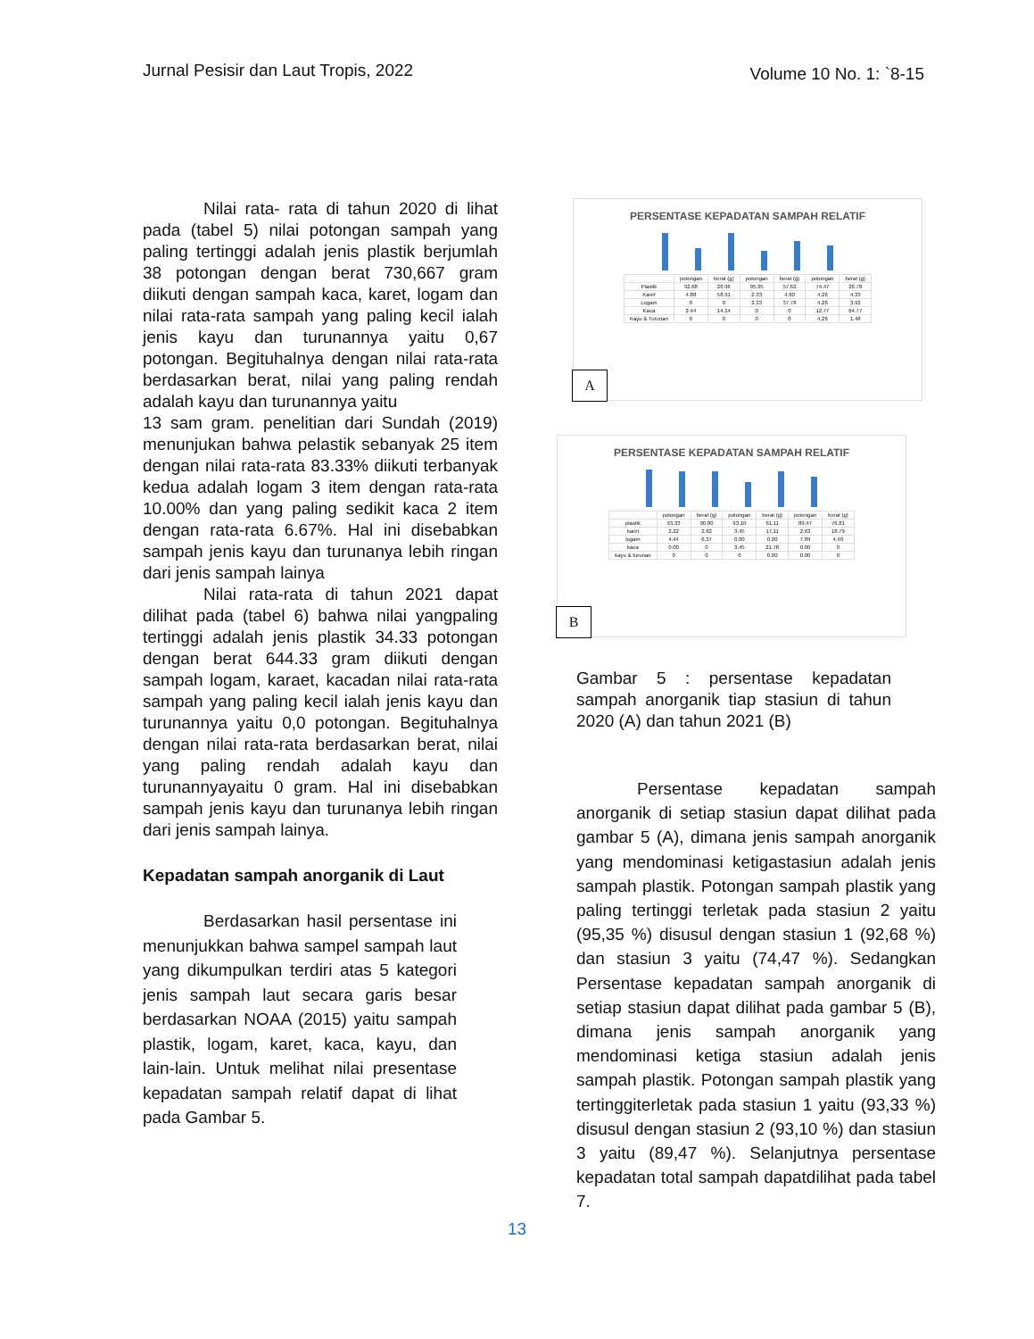Jurnal Pesisir dan Laut Tropis, 2022 Volume 10 No. 1: `8-15
Nilai rata- rata di tahun 2020 di lihat pada (tabel 5) nilai potongan sampah yang paling tertinggi adalah jenis plastik berjumlah 38 potongan dengan berat 730,667 gram diikuti dengan sampah kaca, karet, logam dan nilai rata-rata sampah yang paling kecil ialah jenis kayu dan turunannya yaitu 0,67 potongan. Begituhalnya dengan nilai rata-rata berdasarkan berat, nilai yang paling rendah adalah kayu dan turunannya yaitu
13 sam gram. penelitian dari Sundah (2019) menunjukan bahwa pelastik sebanyak 25 item dengan nilai rata-rata 83.33% diikuti terbanyak kedua adalah logam 3 item dengan rata-rata 10.00% dan yang paling sedikit kaca 2 item dengan rata-rata 6.67%. Hal ini disebabkan sampah jenis kayu dan turunanya lebih ringan dari jenis sampah lainya
Nilai rata-rata di tahun 2021 dapat dilihat pada (tabel 6) bahwa nilai yangpaling tertinggi adalah jenis plastik 34.33 potongan dengan berat 644.33 gram diikuti dengan sampah logam, karaet, kacadan nilai rata-rata sampah yang paling kecil ialah jenis kayu dan turunannya yaitu 0,0 potongan. Begituhalnya dengan nilai rata-rata berdasarkan berat, nilai yang paling rendah adalah kayu dan turunannyayaitu 0 gram. Hal ini disebabkan sampah jenis kayu dan turunanya lebih ringan dari jenis sampah lainya.
Kepadatan sampah anorganik di Laut
Berdasarkan hasil persentase ini menunjukkan bahwa sampel sampah laut yang dikumpulkan terdiri atas 5 kategori jenis sampah laut secara garis besar berdasarkan NOAA (2015) yaitu sampah plastik, logam, karet, kaca, kayu, dan lain-lain. Untuk melihat nilai presentase kepadatan sampah relatif dapat di lihat pada Gambar 5.
PERSENTASE KEPADATAN SAMPAH RELATIF
| | potongan | berat (g) | potongan | berat (g) | potongan | berat (g) |
| Plastik | 92.68 | 26.96 | 95.35 | 57.62 | 74.47 | 26.78 |
| Karet | 4.88 | 58.91 | 2.33 | 4.60 | 4.26 | 4.33 |
| Logam | 0 | 0 | 2.33 | 37.78 | 4.26 | 3.92 |
| Kaca | 2.44 | 14.14 | 0 | 0 | 12.77 | 64.77 |
| Kayu & Turunan | 0 | 0 | 0 | 0 | 4.26 | 1.48 |
A
PERSENTASE KEPADATAN SAMPAH RELATIF
| | potongan | berat (g) | potongan | berat (g) | potongan | berat (g) |
| plastik | 93.33 | 90.80 | 93.10 | 61.11 | 89.47 | 76.81 |
| karet | 2.22 | 2.82 | 3.45 | 17.11 | 2.63 | 18.79 |
| logam | 4.44 | 6.37 | 0.00 | 0.00 | 7.89 | 4.40 |
| kaca | 0.00 | 0 | 3.45 | 21.78 | 0.00 | 0 |
| kayu & turunan | 0 | 0 | 0 | 0.00 | 0.00 | 0 |
B
Gambar 5 : persentase kepadatan sampah anorganik tiap stasiun di tahun 2020 (A) dan tahun 2021 (B)
Persentase kepadatan sampah anorganik di setiap stasiun dapat dilihat pada gambar 5 (A), dimana jenis sampah anorganik yang mendominasi ketigastasiun adalah jenis sampah plastik. Potongan sampah plastik yang paling tertinggi terletak pada stasiun 2 yaitu (95,35 %) disusul dengan stasiun 1 (92,68 %) dan stasiun 3 yaitu (74,47 %). Sedangkan Persentase kepadatan sampah anorganik di setiap stasiun dapat dilihat pada gambar 5 (B), dimana jenis sampah anorganik yang mendominasi ketiga stasiun adalah jenis sampah plastik. Potongan sampah plastik yang tertinggiterletak pada stasiun 1 yaitu (93,33 %) disusul dengan stasiun 2 (93,10 %) dan stasiun 3 yaitu (89,47 %). Selanjutnya persentase kepadatan total sampah dapatdilihat pada tabel 7.
13